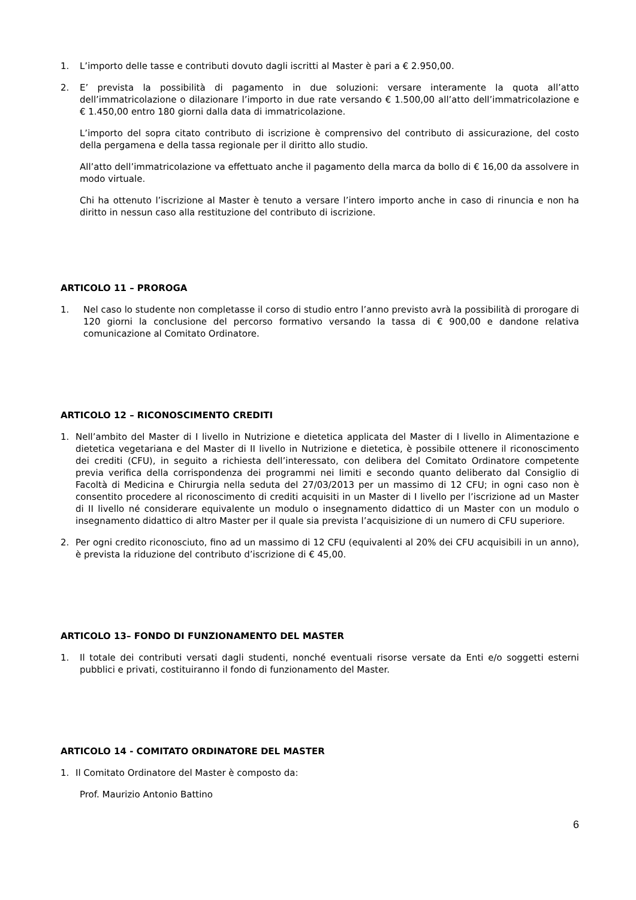1. L’importo delle tasse e contributi dovuto dagli iscritti al Master è pari a € 2.950,00.
2. E’ prevista la possibilità di pagamento in due soluzioni: versare interamente la quota all’atto dell’immatricolazione o dilazionare l’importo in due rate versando € 1.500,00 all’atto dell’immatricolazione e € 1.450,00 entro 180 giorni dalla data di immatricolazione.
L’importo del sopra citato contributo di iscrizione è comprensivo del contributo di assicurazione, del costo della pergamena e della tassa regionale per il diritto allo studio.
All’atto dell’immatricolazione va effettuato anche il pagamento della marca da bollo di € 16,00 da assolvere in modo virtuale.
Chi ha ottenuto l’iscrizione al Master è tenuto a versare l’intero importo anche in caso di rinuncia e non ha diritto in nessun caso alla restituzione del contributo di iscrizione.
ARTICOLO 11 – PROROGA
1. Nel caso lo studente non completasse il corso di studio entro l’anno previsto avrà la possibilità di prorogare di 120 giorni la conclusione del percorso formativo versando la tassa di € 900,00 e dandone relativa comunicazione al Comitato Ordinatore.
ARTICOLO 12 – RICONOSCIMENTO CREDITI
1. Nell’ambito del Master di I livello in Nutrizione e dietetica applicata del Master di I livello in Alimentazione e dietetica vegetariana e del Master di II livello in Nutrizione e dietetica, è possibile ottenere il riconoscimento dei crediti (CFU), in seguito a richiesta dell’interessato, con delibera del Comitato Ordinatore competente previa verifica della corrispondenza dei programmi nei limiti e secondo quanto deliberato dal Consiglio di Facoltà di Medicina e Chirurgia nella seduta del 27/03/2013 per un massimo di 12 CFU; in ogni caso non è consentito procedere al riconoscimento di crediti acquisiti in un Master di I livello per l’iscrizione ad un Master di II livello né considerare equivalente un modulo o insegnamento didattico di un Master con un modulo o insegnamento didattico di altro Master per il quale sia prevista l’acquisizione di un numero di CFU superiore.
2. Per ogni credito riconosciuto, fino ad un massimo di 12 CFU (equivalenti al 20% dei CFU acquisibili in un anno), è prevista la riduzione del contributo d’iscrizione di € 45,00.
ARTICOLO 13– FONDO DI FUNZIONAMENTO DEL MASTER
1. Il totale dei contributi versati dagli studenti, nonché eventuali risorse versate da Enti e/o soggetti esterni pubblici e privati, costituiranno il fondo di funzionamento del Master.
ARTICOLO 14 - COMITATO ORDINATORE DEL MASTER
1. Il Comitato Ordinatore del Master è composto da:
Prof. Maurizio Antonio Battino
6